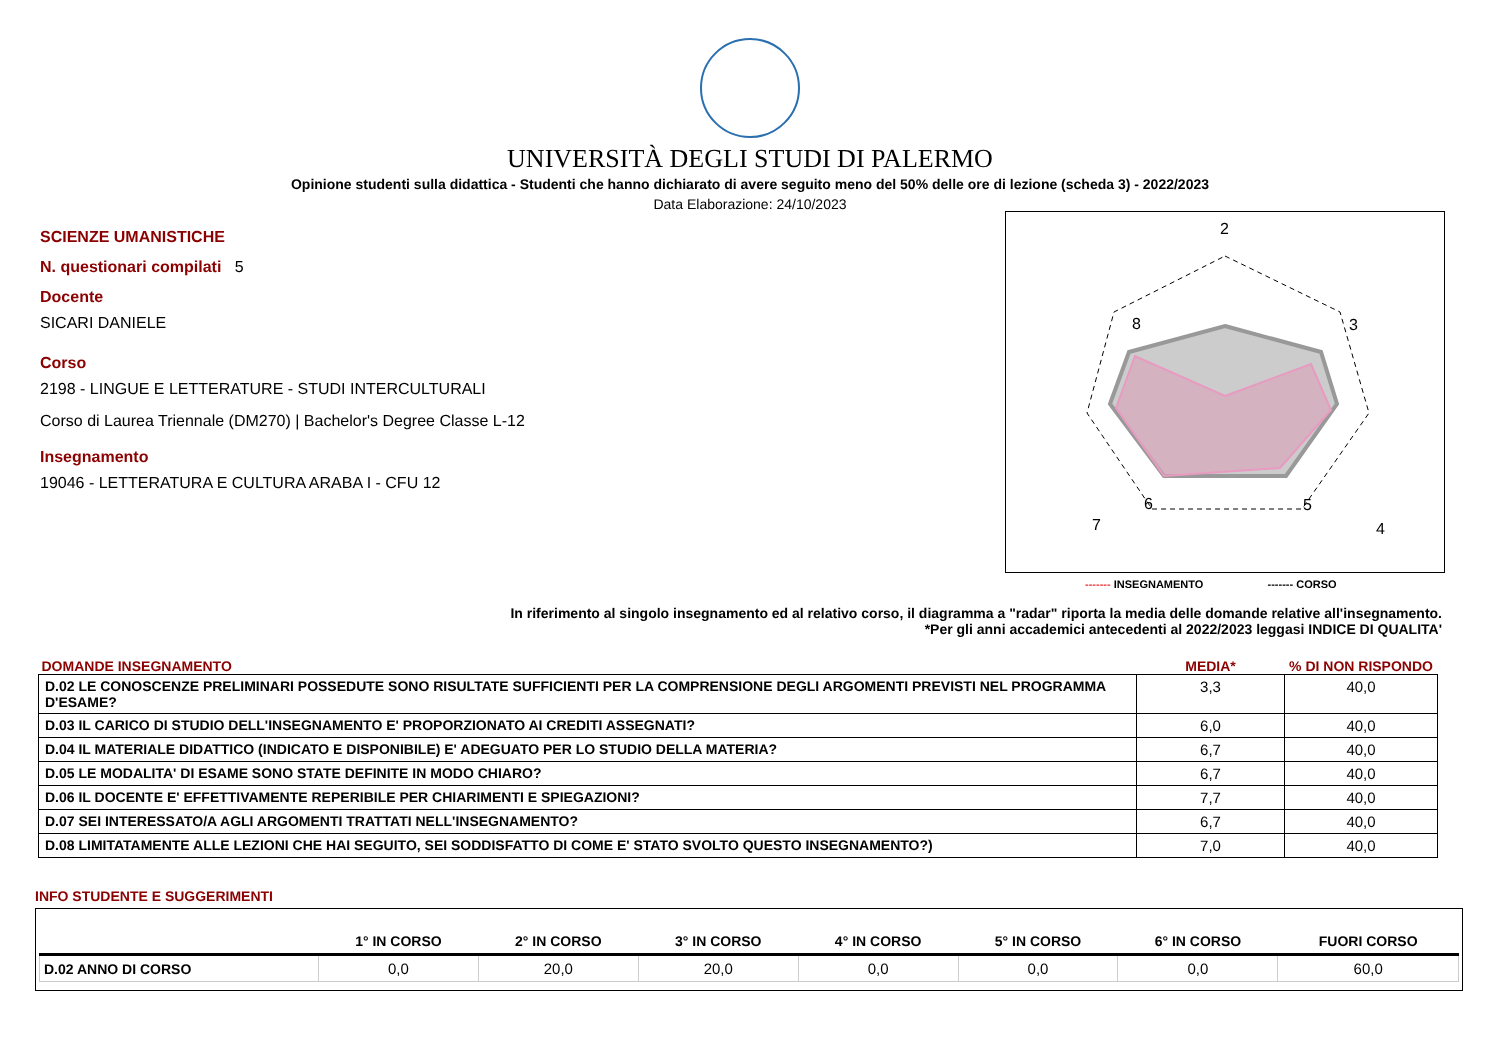UNIVERSITÀ DEGLI STUDI DI PALERMO
Opinione studenti sulla didattica - Studenti che hanno dichiarato di avere seguito meno del 50% delle ore di lezione (scheda 3) - 2022/2023
Data Elaborazione: 24/10/2023
SCIENZE UMANISTICHE
N. questionari compilati 5
Docente
SICARI DANIELE
Corso
2198 - LINGUE E LETTERATURE - STUDI INTERCULTURALI
Corso di Laurea Triennale (DM270) | Bachelor's Degree Classe L-12
Insegnamento
19046 - LETTERATURA E CULTURA ARABA I - CFU 12
2
3
4
5
6
7
8
------- INSEGNAMENTO ------- CORSO
In riferimento al singolo insegnamento ed al relativo corso, il diagramma a "radar" riporta la media delle domande relative all'insegnamento.
*Per gli anni accademici antecedenti al 2022/2023 leggasi INDICE DI QUALITA'
| DOMANDE INSEGNAMENTO | MEDIA* | % DI NON RISPONDO |
| --- | --- | --- |
| D.02 LE CONOSCENZE PRELIMINARI POSSEDUTE SONO RISULTATE SUFFICIENTI PER LA COMPRENSIONE DEGLI ARGOMENTI PREVISTI NEL PROGRAMMA D'ESAME? | 3,3 | 40,0 |
| D.03 IL CARICO DI STUDIO DELL'INSEGNAMENTO E' PROPORZIONATO AI CREDITI ASSEGNATI? | 6,0 | 40,0 |
| D.04 IL MATERIALE DIDATTICO (INDICATO E DISPONIBILE) E' ADEGUATO PER LO STUDIO DELLA MATERIA? | 6,7 | 40,0 |
| D.05 LE MODALITA' DI ESAME SONO STATE DEFINITE IN MODO CHIARO? | 6,7 | 40,0 |
| D.06 IL DOCENTE E' EFFETTIVAMENTE REPERIBILE PER CHIARIMENTI E SPIEGAZIONI? | 7,7 | 40,0 |
| D.07 SEI INTERESSATO/A AGLI ARGOMENTI TRATTATI NELL'INSEGNAMENTO? | 6,7 | 40,0 |
| D.08 LIMITATAMENTE ALLE LEZIONI CHE HAI SEGUITO, SEI SODDISFATTO DI COME E' STATO SVOLTO QUESTO INSEGNAMENTO?) | 7,0 | 40,0 |
INFO STUDENTE E SUGGERIMENTI
| | 1° IN CORSO | 2° IN CORSO | 3° IN CORSO | 4° IN CORSO | 5° IN CORSO | 6° IN CORSO | FUORI CORSO |
| --- | --- | --- | --- | --- | --- | --- | --- |
| D.02 ANNO DI CORSO | 0,0 | 20,0 | 20,0 | 0,0 | 0,0 | 0,0 | 60,0 |